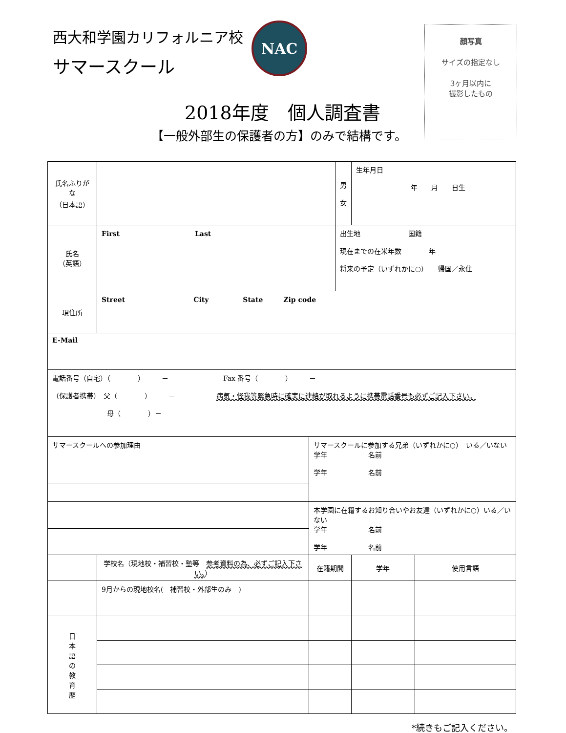西大和学園カリフォルニア校
サマースクール
NAC
顔写真
サイズの指定なし
3ヶ月以内に
撮影したもの
2018年度　個人調査書
【一般外部生の保護者の方】のみで結構です。
| 氏名ふりがな （日本語） | | | 男 女 | 生年月日 年 月 日生 | |
| 氏名 （英語） | First Last | | 出生地 国籍 現在までの在米年数 年 将来の予定（いずれかに○） 帰国／永住 | | |
| 現住所 | Street City State Zip code | | | | |
| E-Mail | | | | | |
| 電話番号（自宅）（ ） － Fax 番号（ ） － （保護者携帯） 父（ ） － 病気・怪我等緊急時に確実に連絡が取れるように携帯電話番号も必ずご記入下さい。 母（ ）－ | | | | | |
| サマースクールへの参加理由 | | サマースクールに参加する兄弟（いずれかに○） いる／いない 学年 名前 学年 名前 | | | |
| | | 本学園に在籍するお知り合いやお友達（いずれかに○）いる／いない 学年 名前 学年 名前 | | | |
| | 学校名（現地校・補習校・塾等 参考資料の為、必ずご記入下さい。 ） | 在籍期間 | | 学年 | 使用言語 |
| | 9月からの現地校名( 補習校・外部生のみ ) | | | | |
| 日 本 語 の 教 育 歴 | | | | | |
*続きもご記入ください。